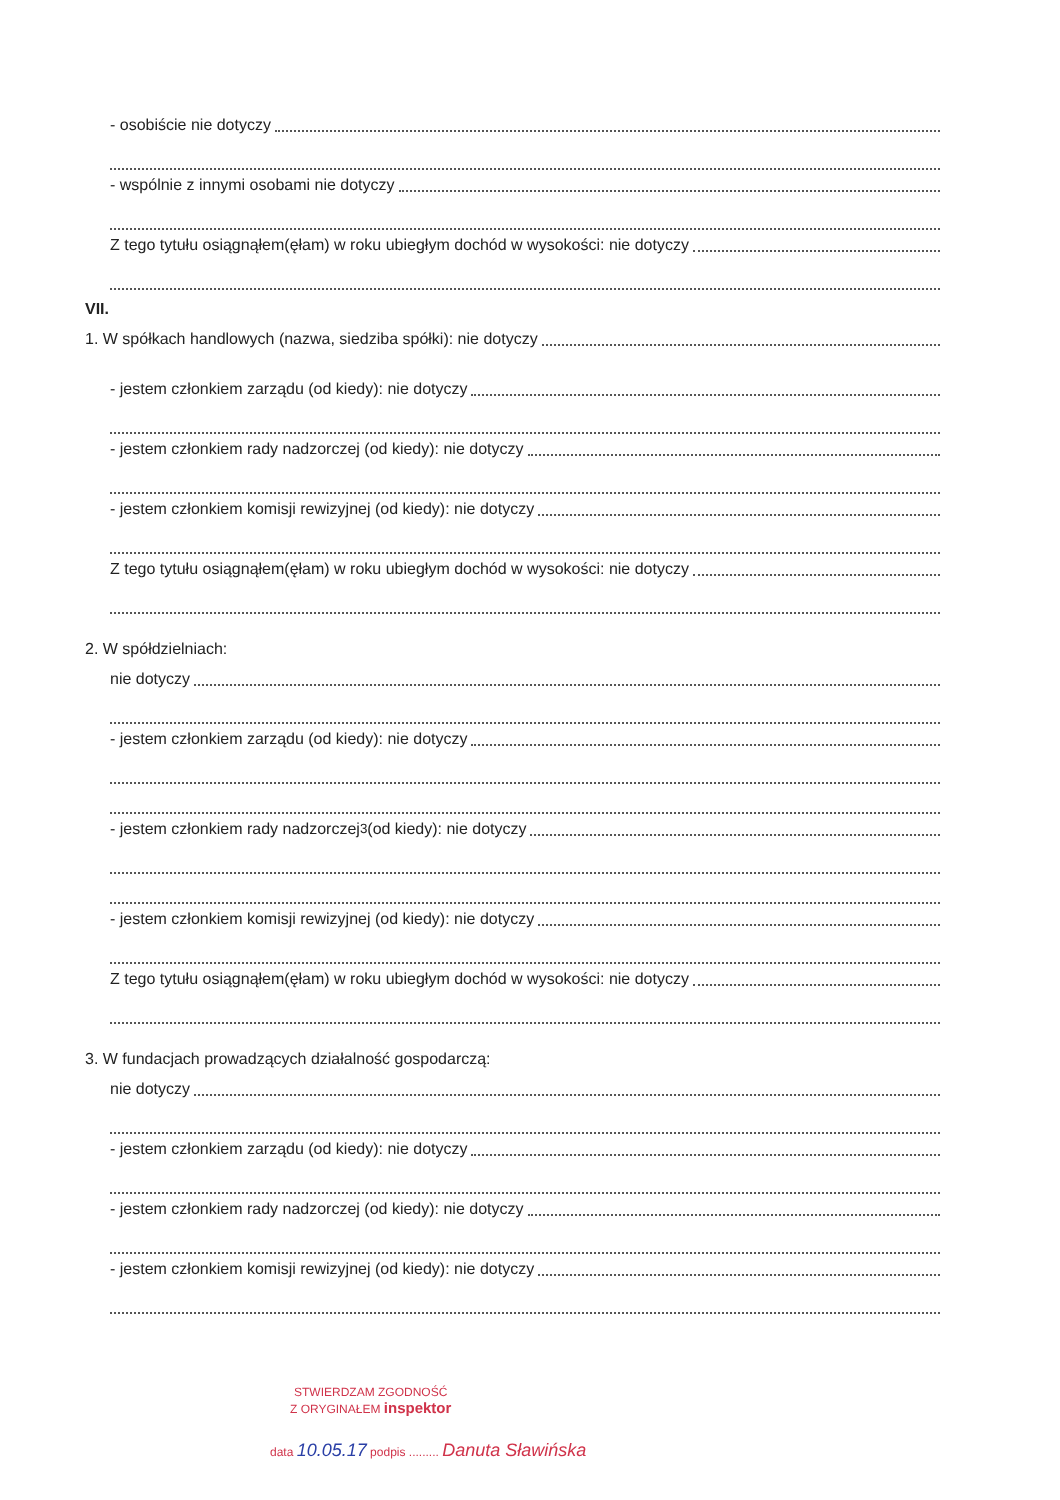- osobiście nie dotyczy
- wspólnie z innymi osobami nie dotyczy
Z tego tytułu osiągnąłem(ęłam) w roku ubiegłym dochód w wysokości: nie dotyczy
VII.
1. W spółkach handlowych (nazwa, siedziba spółki): nie dotyczy
- jestem członkiem zarządu (od kiedy): nie dotyczy
- jestem członkiem rady nadzorczej (od kiedy): nie dotyczy
- jestem członkiem komisji rewizyjnej (od kiedy): nie dotyczy
Z tego tytułu osiągnąłem(ęłam) w roku ubiegłym dochód w wysokości: nie dotyczy
2. W spółdzielniach:
nie dotyczy
- jestem członkiem zarządu (od kiedy): nie dotyczy
- jestem członkiem rady nadzorczej<sup>3</sup> (od kiedy): nie dotyczy
- jestem członkiem komisji rewizyjnej (od kiedy): nie dotyczy
Z tego tytułu osiągnąłem(ęłam) w roku ubiegłym dochód w wysokości: nie dotyczy
3. W fundacjach prowadzących działalność gospodarczą:
nie dotyczy
- jestem członkiem zarządu (od kiedy): nie dotyczy
- jestem członkiem rady nadzorczej (od kiedy): nie dotyczy
- jestem członkiem komisji rewizyjnej (od kiedy): nie dotyczy
STWIERDZAM ZGODNOŚĆ
Z ORYGINAŁEM inspektor
data 10.05.17 podpis ......... Danuta Sławińska